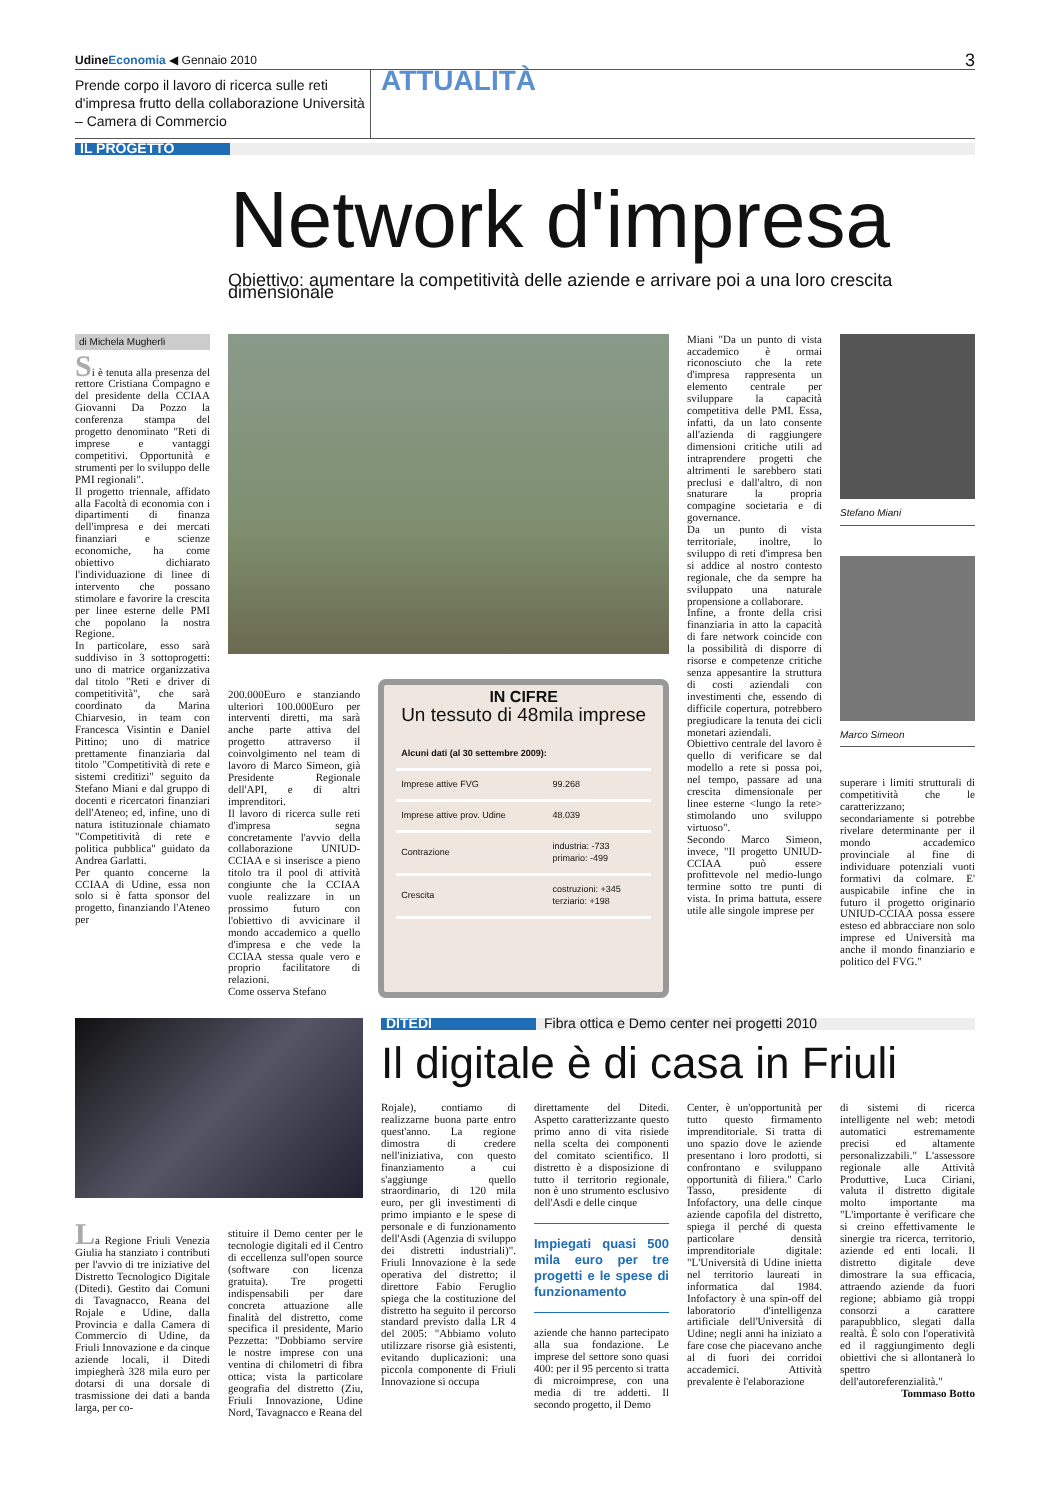UdineEconomia ◀ Gennaio 2010
3
Prende corpo il lavoro di ricerca sulle reti d'impresa frutto della collaborazione Università – Camera di Commercio
ATTUALITÀ
IL PROGETTO
Network d'impresa
Obiettivo: aumentare la competitività delle aziende e arrivare poi a una loro crescita dimensionale
di Michela Mugherli
Si è tenuta alla presenza del rettore Cristiana Compagno e del presidente della CCIAA Giovanni Da Pozzo la conferenza stampa del progetto denominato "Reti di imprese e vantaggi competitivi. Opportunità e strumenti per lo sviluppo delle PMI regionali".
Il progetto triennale, affidato alla Facoltà di economia con i dipartimenti di finanza dell'impresa e dei mercati finanziari e scienze economiche, ha come obiettivo dichiarato l'individuazione di linee di intervento che possano stimolare e favorire la crescita per linee esterne delle PMI che popolano la nostra Regione.
In particolare, esso sarà suddiviso in 3 sottoprogetti: uno di matrice organizzativa dal titolo "Reti e driver di competitività", che sarà coordinato da Marina Chiarvesio, in team con Francesca Visintin e Daniel Pittino; uno di matrice prettamente finanziaria dal titolo "Competitività di rete e sistemi creditizi" seguito da Stefano Miani e dal gruppo di docenti e ricercatori finanziari dell'Ateneo; ed, infine, uno di natura istituzionale chiamato "Competitività di rete e politica pubblica" guidato da Andrea Garlatti.
Per quanto concerne la CCIAA di Udine, essa non solo si è fatta sponsor del progetto, finanziando l'Ateneo per
200.000Euro e stanziando ulteriori 100.000Euro per interventi diretti, ma sarà anche parte attiva del progetto attraverso il coinvolgimento nel team di lavoro di Marco Simeon, già Presidente Regionale dell'API, e di altri imprenditori.
Il lavoro di ricerca sulle reti d'impresa segna concretamente l'avvio della collaborazione UNIUD-CCIAA e si inserisce a pieno titolo tra il pool di attività congiunte che la CCIAA vuole realizzare in un prossimo futuro con l'obiettivo di avvicinare il mondo accademico a quello d'impresa e che vede la CCIAA stessa quale vero e proprio facilitatore di relazioni.
Come osserva Stefano
IN CIFRE
Un tessuto di 48mila imprese
| Alcuni dati (al 30 settembre 2009): | |
| --- | --- |
| Imprese attive FVG | 99.268 |
| Imprese attive prov. Udine | 48.039 |
| Contrazione | industria: -733 primario: -499 |
| Crescita | costruzioni: +345 terziario: +198 |
Miani "Da un punto di vista accademico è ormai riconosciuto che la rete d'impresa rappresenta un elemento centrale per sviluppare la capacità competitiva delle PMI. Essa, infatti, da un lato consente all'azienda di raggiungere dimensioni critiche utili ad intraprendere progetti che altrimenti le sarebbero stati preclusi e dall'altro, di non snaturare la propria compagine societaria e di governance.
Da un punto di vista territoriale, inoltre, lo sviluppo di reti d'impresa ben si addice al nostro contesto regionale, che da sempre ha sviluppato una naturale propensione a collaborare.
Infine, a fronte della crisi finanziaria in atto la capacità di fare network coincide con la possibilità di disporre di risorse e competenze critiche senza appesantire la struttura di costi aziendali con investimenti che, essendo di difficile copertura, potrebbero pregiudicare la tenuta dei cicli monetari aziendali.
Obiettivo centrale del lavoro è quello di verificare se dal modello a rete si possa poi, nel tempo, passare ad una crescita dimensionale per linee esterne <lungo la rete> stimolando uno sviluppo virtuoso".
Secondo Marco Simeon, invece, "Il progetto UNIUD-CCIAA può essere profittevole nel medio-lungo termine sotto tre punti di vista. In prima battuta, essere utile alle singole imprese per
Stefano Miani
Marco Simeon
superare i limiti strutturali di competitività che le caratterizzano; secondariamente si potrebbe rivelare determinante per il mondo accademico provinciale al fine di individuare potenziali vuoti formativi da colmare. E' auspicabile infine che in futuro il progetto originario UNIUD-CCIAA possa essere esteso ed abbracciare non solo imprese ed Università ma anche il mondo finanziario e politico del FVG."
La Regione Friuli Venezia Giulia ha stanziato i contributi per l'avvio di tre iniziative del Distretto Tecnologico Digitale (Ditedi). Gestito dai Comuni di Tavagnacco, Reana del Rojale e Udine, dalla Provincia e dalla Camera di Commercio di Udine, da Friuli Innovazione e da cinque aziende locali, il Ditedi impiegherà 328 mila euro per dotarsi di una dorsale di trasmissione dei dati a banda larga, per co-
stituire il Demo center per le tecnologie digitali ed il Centro di eccellenza sull'open source (software con licenza gratuita). Tre progetti indispensabili per dare concreta attuazione alle finalità del distretto, come specifica il presidente, Mario Pezzetta: "Dobbiamo servire le nostre imprese con una ventina di chilometri di fibra ottica; vista la particolare geografia del distretto (Ziu, Friuli Innovazione, Udine Nord, Tavagnacco e Reana del
DITEDI Fibra ottica e Demo center nei progetti 2010
Il digitale è di casa in Friuli
Rojale), contiamo di realizzarne buona parte entro quest'anno. La regione dimostra di credere nell'iniziativa, con questo finanziamento a cui s'aggiunge quello straordinario, di 120 mila euro, per gli investimenti di primo impianto e le spese di personale e di funzionamento dell'Asdi (Agenzia di sviluppo dei distretti industriali)". Friuli Innovazione è la sede operativa del distretto; il direttore Fabio Feruglio spiega che la costituzione del distretto ha seguito il percorso standard previsto dalla LR 4 del 2005: "Abbiamo voluto utilizzare risorse già esistenti, evitando duplicazioni: una piccola componente di Friuli Innovazione si occupa
direttamente del Ditedi. Aspetto caratterizzante questo primo anno di vita risiede nella scelta dei componenti del comitato scientifico. Il distretto è a disposizione di tutto il territorio regionale, non è uno strumento esclusivo dell'Asdi e delle cinque
Impiegati quasi 500 mila euro per tre progetti e le spese di funzionamento
aziende che hanno partecipato alla sua fondazione. Le imprese del settore sono quasi 400: per il 95 percento si tratta di microimprese, con una media di tre addetti. Il secondo progetto, il Demo
Center, è un'opportunità per tutto questo firmamento imprenditoriale. Si tratta di uno spazio dove le aziende presentano i loro prodotti, si confrontano e sviluppano opportunità di filiera." Carlo Tasso, presidente di Infofactory, una delle cinque aziende capofila del distretto, spiega il perché di questa particolare densità imprenditoriale digitale: "L'Università di Udine inietta nel territorio laureati in informatica dal 1984. Infofactory è una spin-off del laboratorio d'intelligenza artificiale dell'Università di Udine; negli anni ha iniziato a fare cose che piacevano anche al di fuori dei corridoi accademici. Attività prevalente è l'elaborazione
di sistemi di ricerca intelligente nel web: metodi automatici estremamente precisi ed altamente personalizzabili." L'assessore regionale alle Attività Produttive, Luca Ciriani, valuta il distretto digitale molto importante ma "L'importante è verificare che si creino effettivamente le sinergie tra ricerca, territorio, aziende ed enti locali. Il distretto digitale deve dimostrare la sua efficacia, attraendo aziende da fuori regione; abbiamo già troppi consorzi a carattere parapubblico, slegati dalla realtà. È solo con l'operatività ed il raggiungimento degli obiettivi che si allontanerà lo spettro dell'autoreferenzialità."
Tommaso Botto